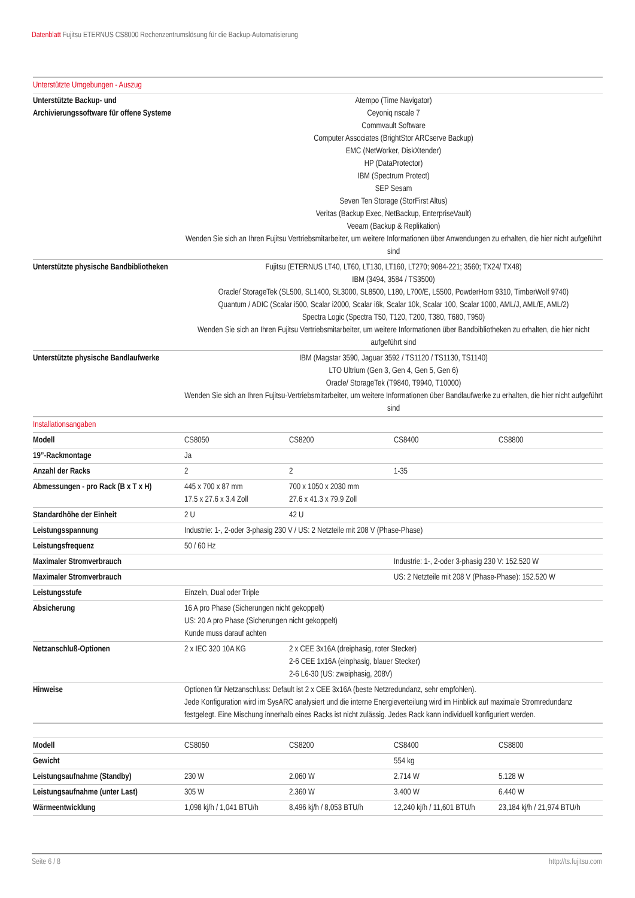Datenblatt Fujitsu ETERNUS CS8000 Rechenzentrumslösung für die Backup-Automatisierung
| Unterstützte Umgebungen - Auszug | | | | |
| Unterstützte Backup- und Archivierungssoftware für offene Systeme | Atempo (Time Navigator) Ceyoniq nscale 7 Commvault Software Computer Associates (BrightStor ARCserve Backup) EMC (NetWorker, DiskXtender) HP (DataProtector) IBM (Spectrum Protect) SEP Sesam Seven Ten Storage (StorFirst Altus) Veritas (Backup Exec, NetBackup, EnterpriseVault) Veeam (Backup & Replikation) Wenden Sie sich an Ihren Fujitsu Vertriebsmitarbeiter, um weitere Informationen über Anwendungen zu erhalten, die hier nicht aufgeführt sind | | | |
| Unterstützte physische Bandbibliotheken | Fujitsu (ETERNUS LT40, LT60, LT130, LT160, LT270; 9084-221; 3560; TX24/ TX48) IBM (3494, 3584 / TS3500) Oracle/ StorageTek (SL500, SL1400, SL3000, SL8500, L180, L700/E, L5500, PowderHorn 9310, TimberWolf 9740) Quantum / ADIC (Scalar i500, Scalar i2000, Scalar i6k, Scalar 10k, Scalar 100, Scalar 1000, AML/J, AML/E, AML/2) Spectra Logic (Spectra T50, T120, T200, T380, T680, T950) Wenden Sie sich an Ihren Fujitsu Vertriebsmitarbeiter, um weitere Informationen über Bandbibliotheken zu erhalten, die hier nicht aufgeführt sind | | | |
| Unterstützte physische Bandlaufwerke | IBM (Magstar 3590, Jaguar 3592 / TS1120 / TS1130, TS1140) LTO Ultrium (Gen 3, Gen 4, Gen 5, Gen 6) Oracle/ StorageTek (T9840, T9940, T10000) Wenden Sie sich an Ihren Fujitsu-Vertriebsmitarbeiter, um weitere Informationen über Bandlaufwerke zu erhalten, die hier nicht aufgeführt sind | | | |
| Installationsangaben | | | | |
| Modell | CS8050 | CS8200 | CS8400 | CS8800 |
| 19”-Rackmontage | Ja | | | |
| Anzahl der Racks | 2 | 2 | 1-35 | |
| Abmessungen - pro Rack (B x T x H) | 445 x 700 x 87 mm 17.5 x 27.6 x 3.4 Zoll | 700 x 1050 x 2030 mm 27.6 x 41.3 x 79.9 Zoll | | |
| Standardhöhe der Einheit | 2 U | 42 U | | |
| Leistungsspannung | Industrie: 1-, 2-oder 3-phasig 230 V / US: 2 Netzteile mit 208 V (Phase-Phase) | | | |
| Leistungsfrequenz | 50 / 60 Hz | | | |
| Maximaler Stromverbrauch | | | Industrie: 1-, 2-oder 3-phasig 230 V: 152.520 W | |
| Maximaler Stromverbrauch | | | US: 2 Netzteile mit 208 V (Phase-Phase): 152.520 W | |
| Leistungsstufe | Einzeln, Dual oder Triple | | | |
| Absicherung | 16 A pro Phase (Sicherungen nicht gekoppelt) US: 20 A pro Phase (Sicherungen nicht gekoppelt) Kunde muss darauf achten | | | |
| Netzanschluß-Optionen | 2 x IEC 320 10A KG | 2 x CEE 3x16A (dreiphasig, roter Stecker) 2-6 CEE 1x16A (einphasig, blauer Stecker) 2-6 L6-30 (US: zweiphasig, 208V) | | |
| Hinweise | Optionen für Netzanschluss: Default ist 2 x CEE 3x16A (beste Netzredundanz, sehr empfohlen). Jede Konfiguration wird im SysARC analysiert und die interne Energieverteilung wird im Hinblick auf maximale Stromredundanz festgelegt. Eine Mischung innerhalb eines Racks ist nicht zulässig. Jedes Rack kann individuell konfiguriert werden. | | | |
| Modell | CS8050 | CS8200 | CS8400 | CS8800 |
| Gewicht | | | 554 kg | |
| Leistungsaufnahme (Standby) | 230 W | 2.060 W | 2.714 W | 5.128 W |
| Leistungsaufnahme (unter Last) | 305 W | 2.360 W | 3.400 W | 6.440 W |
| Wärmeentwicklung | 1,098 kj/h / 1,041 BTU/h | 8,496 kj/h / 8,053 BTU/h | 12,240 kj/h / 11,601 BTU/h | 23,184 kj/h / 21,974 BTU/h |
Seite 6 / 8 http://ts.fujitsu.com